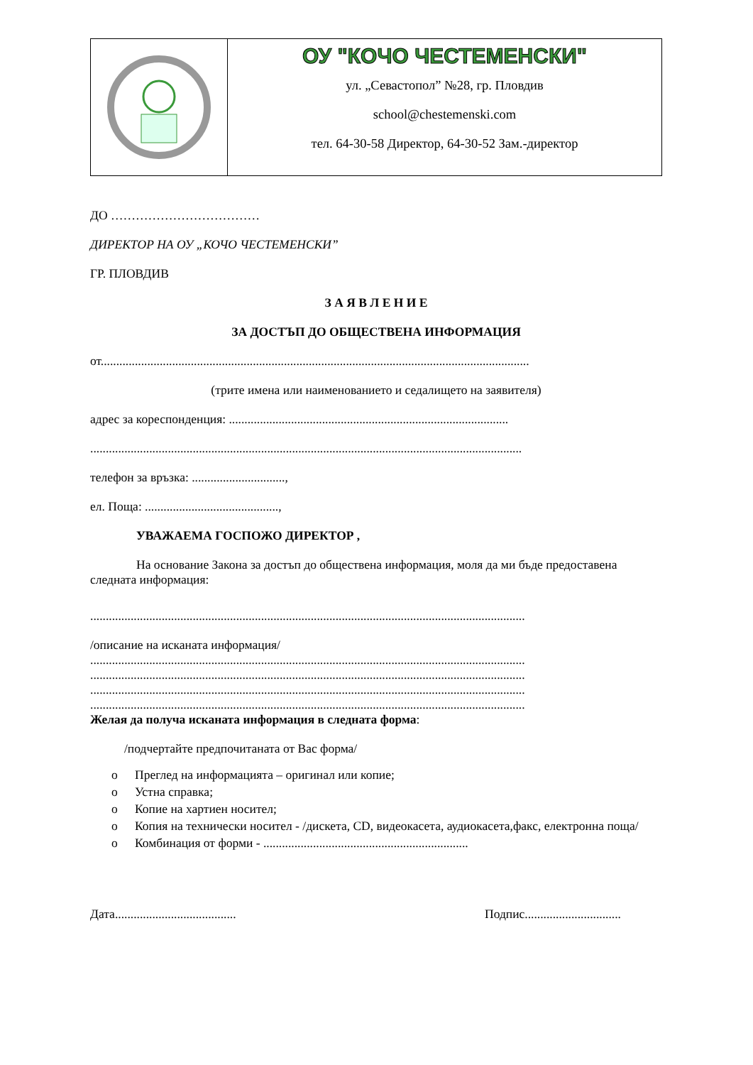| | ОУ "КОЧО ЧЕСТЕМЕНСКИ" ул. „Севастопол” №28, гр. Пловдив school@chestemenski.com тел. 64-30-58 Директор, 64-30-52 Зам.-директор |
ДО ………………………………
ДИРЕКТОР НА ОУ „КОЧО ЧЕСТЕМЕНСКИ”
ГР. ПЛОВДИВ
З А Я В Л Е Н И Е
ЗА ДОСТЪП ДО ОБЩЕСТВЕНА ИНФОРМАЦИЯ
от..........................................................................................................................................
(трите имена или наименованието и седалището на заявителя)
адрес за кореспонденция: ..........................................................................................
...........................................................................................................................................
телефон за връзка: ..............................,
ел. Поща: ...........................................,
УВАЖАЕМА ГОСПОЖО ДИРЕКТОР ,
На основание Закона за достъп до обществена информация, моля да ми бъде предоставена следната информация:
............................................................................................................................................
/описание на исканата информация/
............................................................................................................................................
............................................................................................................................................
............................................................................................................................................
............................................................................................................................................
Желая да получа исканата информация в следната форма:
/подчертайте предпочитаната от Вас форма/
o Преглед на информацията – оригинал или копие;
o Устна справка;
o Копие на хартиен носител;
o Копия на технически носител - /дискета, CD, видеокасета, аудиокасета,факс, електронна поща/
o Комбинация от форми - ..................................................................
Дата....................................... Подпис...............................